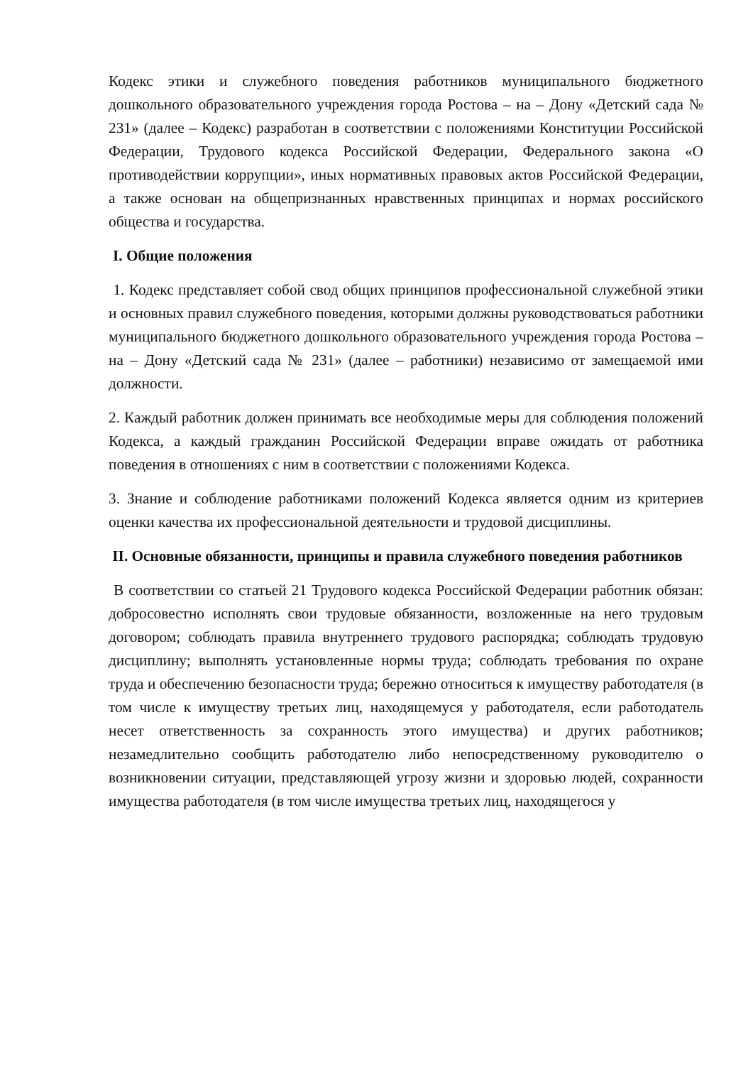Кодекс этики и служебного поведения работников муниципального бюджетного дошкольного образовательного учреждения города Ростова – на – Дону «Детский сада № 231» (далее – Кодекс) разработан в соответствии с положениями Конституции Российской Федерации, Трудового кодекса Российской Федерации, Федерального закона «О противодействии коррупции», иных нормативных правовых актов Российской Федерации, а также основан на общепризнанных нравственных принципах и нормах российского общества и государства.
I. Общие положения
1. Кодекс представляет собой свод общих принципов профессиональной служебной этики и основных правил служебного поведения, которыми должны руководствоваться работники муниципального бюджетного дошкольного образовательного учреждения города Ростова – на – Дону «Детский сада № 231» (далее – работники) независимо от замещаемой ими должности.
2. Каждый работник должен принимать все необходимые меры для соблюдения положений Кодекса, а каждый гражданин Российской Федерации вправе ожидать от работника поведения в отношениях с ним в соответствии с положениями Кодекса.
3. Знание и соблюдение работниками положений Кодекса является одним из критериев оценки качества их профессиональной деятельности и трудовой дисциплины.
II. Основные обязанности, принципы и правила служебного поведения работников
В соответствии со статьей 21 Трудового кодекса Российской Федерации работник обязан: добросовестно исполнять свои трудовые обязанности, возложенные на него трудовым договором; соблюдать правила внутреннего трудового распорядка; соблюдать трудовую дисциплину; выполнять установленные нормы труда; соблюдать требования по охране труда и обеспечению безопасности труда; бережно относиться к имуществу работодателя (в том числе к имуществу третьих лиц, находящемуся у работодателя, если работодатель несет ответственность за сохранность этого имущества) и других работников; незамедлительно сообщить работодателю либо непосредственному руководителю о возникновении ситуации, представляющей угрозу жизни и здоровью людей, сохранности имущества работодателя (в том числе имущества третьих лиц, находящегося у